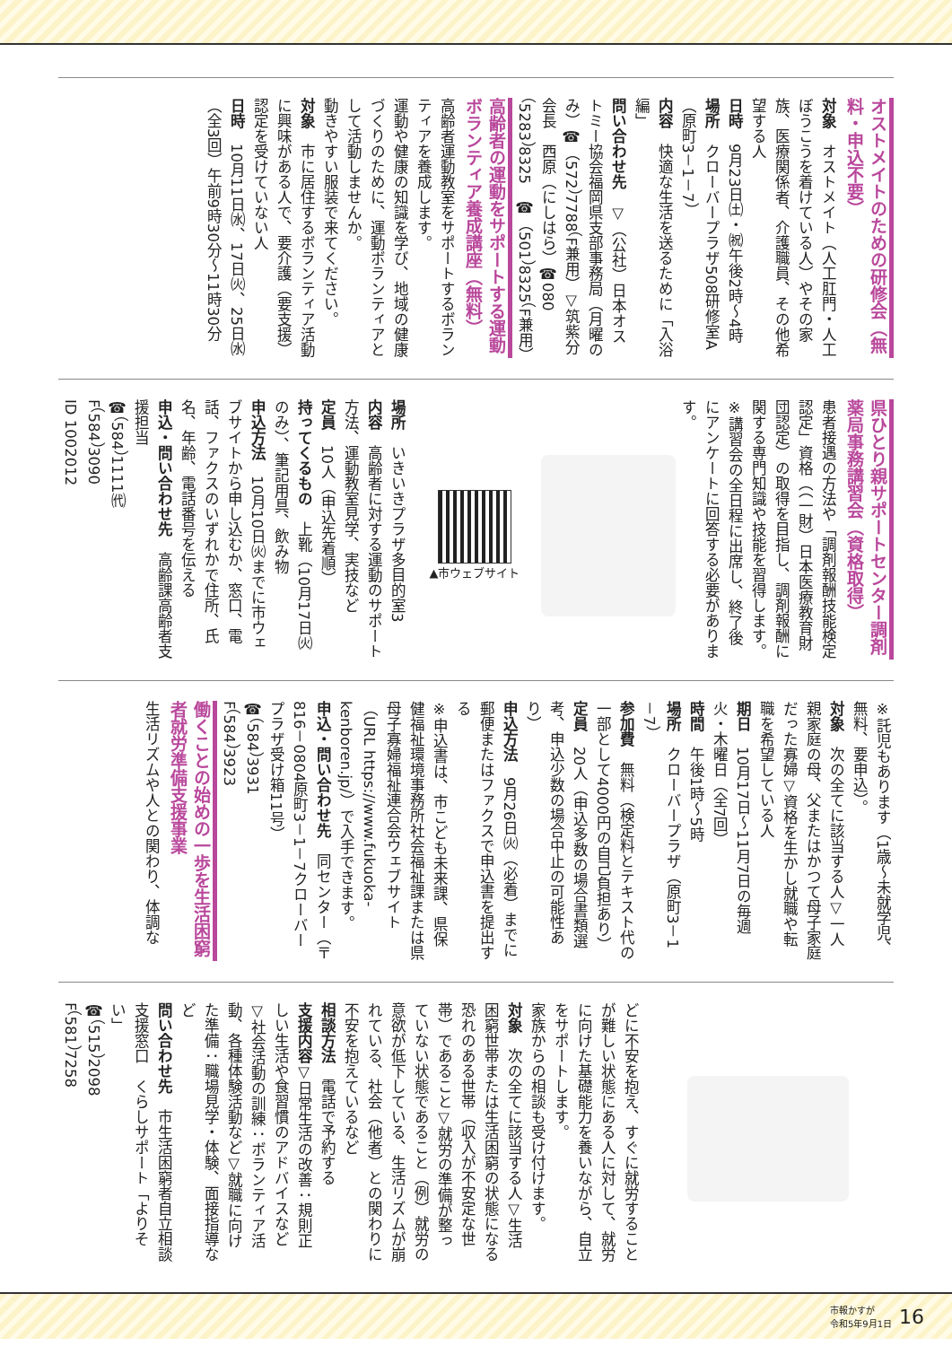オストメイトのための研修会（無料・申込不要）
対象　オストメイト（人工肛門・人工ぼうこうを着けている人）やその家族、医療関係者、介護職員、その他希望する人
日時　9月23日㈯・㈷午後2時～4時
場所　クローバープラザ508研修室A（原町3－1－7）
内容　快適な生活を送るために「入浴編」
問い合わせ先　▽（公社）日本オストミー協会福岡県支部事務局（月曜のみ）☎（572）7788（F兼用）▽筑紫分会長　西原（にしはら）☎080（5283）8325　☎（501）8325（F兼用）
高齢者の運動をサポートする運動ボランティア養成講座（無料）
高齢者運動教室をサポートするボランティアを養成します。
運動や健康の知識を学び、地域の健康づくりのために、運動ボランティアとして活動しませんか。
動きやすい服装で来てください。
対象　市に居住するボランティア活動に興味がある人で、要介護（要支援）認定を受けていない人
日時　10月11日㈬、17日㈫、25日㈬（全3回）午前9時30分～11時30分
場所　いきいきプラザ多目的室3
内容　高齢者に対する運動のサポート方法、運動教室見学、実技など
定員　10人（申込先着順）
持ってくるもの　上靴（10月17日㈫のみ）、筆記用具、飲み物
申込方法　10月10日㈫までに市ウェブサイトから申し込むか、窓口、電話、ファクスのいずれかで住所、氏名、年齢、電話番号を伝える
申込・問い合わせ先　高齢課高齢者支援担当
☎（584）1111㈹
F（584）3090
ID 1002012
▲市ウェブサイト
県ひとり親サポートセンター調剤薬局事務講習会（資格取得）
患者接遇の方法や「調剤報酬技能検定認定」資格（（一財）日本医療教育財団認定）の取得を目指し、調剤報酬に関する専門知識や技能を習得します。
※講習会の全日程に出席し、終了後にアンケートに回答する必要があります。
※託児もあります（1歳～未就学児、無料、要申込）。
対象　次の全てに該当する人▽一人親家庭の母、父またはかつて母子家庭だった寡婦▽資格を生かし就職や転職を希望している人
期日　10月17日～11月7日の毎週火・木曜日（全7回）
時間　午後1時～5時
場所　クローバープラザ（原町3－1－7）
参加費　無料（検定料とテキスト代の一部として4000円の自己負担あり）
定員　20人（申込多数の場合書類選考、申込少数の場合中止の可能性あり）
申込方法　9月26日㈫（必着）までに郵便またはファクスで申込書を提出する
※申込書は、市こども未来課、県保健福祉環境事務所社会福祉課または県母子寡婦福祉連合会ウェブサイト（URL https://www.fukuoka-kenboren.jp/）で入手できます。
申込・問い合わせ先　同センター（〒816－0804原町3－1－7クローバープラザ受け箱11号）
☎（584）3931
F（584）3923
働くことの始めの一歩を生活困窮者就労準備支援事業
生活リズムや人との関わり、体調な
どに不安を抱え、すぐに就労することが難しい状態にある人に対して、就労に向けた基礎能力を養いながら、自立をサポートします。
家族からの相談も受け付けます。
対象　次の全てに該当する人▽生活困窮世帯または生活困窮の状態になる恐れのある世帯（収入が不安定な世帯）であること▽就労の準備が整っていない状態であること（例）就労の意欲が低下している、生活リズムが崩れている、社会（他者）との関わりに不安を抱えているなど
相談方法　電話で予約する
支援内容▽日常生活の改善：規則正しい生活や食習慣のアドバイスなど▽社会活動の訓練：ボランティア活動、各種体験活動など▽就職に向けた準備：職場見学・体験、面接指導など
問い合わせ先　市生活困窮者自立相談支援窓口　くらしサポート「よりそい」
☎（515）2098
F（581）7258
市報かすが
令和5年9月1日
16